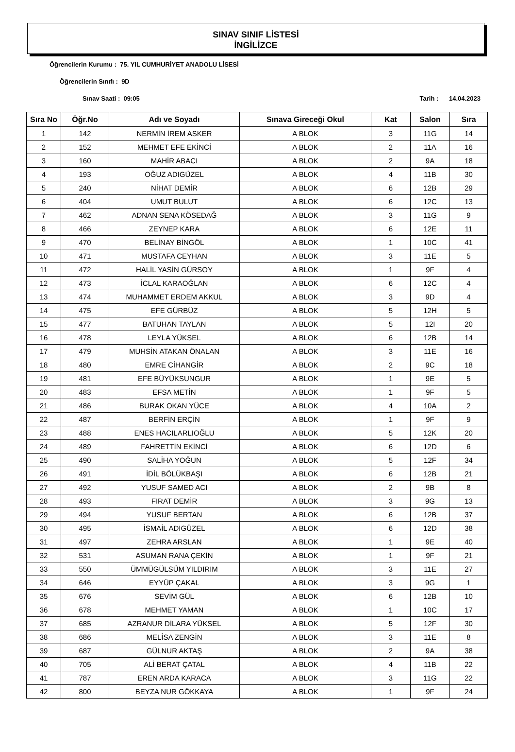SINAV SINIF LİSTESİ
İNGİLİZCE
Öğrencilerin Kurumu : 75. YIL CUMHURİYET ANADOLU LİSESİ
Öğrencilerin Sınıfı : 9D
Sınav Saati : 09:05 Tarih : 14.04.2023
| Sıra No | Öğr.No | Adı ve Soyadı | Sınava Gireceği Okul | Kat | Salon | Sıra |
| --- | --- | --- | --- | --- | --- | --- |
| 1 | 142 | NERMİN İREM ASKER | A BLOK | 3 | 11G | 14 |
| 2 | 152 | MEHMET EFE EKİNCİ | A BLOK | 2 | 11A | 16 |
| 3 | 160 | MAHİR ABACI | A BLOK | 2 | 9A | 18 |
| 4 | 193 | OĞUZ ADIGÜZEL | A BLOK | 4 | 11B | 30 |
| 5 | 240 | NİHAT DEMİR | A BLOK | 6 | 12B | 29 |
| 6 | 404 | UMUT BULUT | A BLOK | 6 | 12C | 13 |
| 7 | 462 | ADNAN SENA KÖSEDAĞ | A BLOK | 3 | 11G | 9 |
| 8 | 466 | ZEYNEP KARA | A BLOK | 6 | 12E | 11 |
| 9 | 470 | BELİNAY BİNGÖL | A BLOK | 1 | 10C | 41 |
| 10 | 471 | MUSTAFA CEYHAN | A BLOK | 3 | 11E | 5 |
| 11 | 472 | HALİL YASİN GÜRSOY | A BLOK | 1 | 9F | 4 |
| 12 | 473 | İCLAL KARAOĞLAN | A BLOK | 6 | 12C | 4 |
| 13 | 474 | MUHAMMET ERDEM AKKUL | A BLOK | 3 | 9D | 4 |
| 14 | 475 | EFE GÜRBÜZ | A BLOK | 5 | 12H | 5 |
| 15 | 477 | BATUHAN TAYLAN | A BLOK | 5 | 12I | 20 |
| 16 | 478 | LEYLA YÜKSEL | A BLOK | 6 | 12B | 14 |
| 17 | 479 | MUHSİN ATAKAN ÖNALAN | A BLOK | 3 | 11E | 16 |
| 18 | 480 | EMRE CİHANGİR | A BLOK | 2 | 9C | 18 |
| 19 | 481 | EFE BÜYÜKSUNGUR | A BLOK | 1 | 9E | 5 |
| 20 | 483 | EFSA METİN | A BLOK | 1 | 9F | 5 |
| 21 | 486 | BURAK OKAN YÜCE | A BLOK | 4 | 10A | 2 |
| 22 | 487 | BERFİN ERÇİN | A BLOK | 1 | 9F | 9 |
| 23 | 488 | ENES HACILARLIOĞLU | A BLOK | 5 | 12K | 20 |
| 24 | 489 | FAHRETTİN EKİNCİ | A BLOK | 6 | 12D | 6 |
| 25 | 490 | SALİHA YOĞUN | A BLOK | 5 | 12F | 34 |
| 26 | 491 | İDİL BÖLÜKBAŞI | A BLOK | 6 | 12B | 21 |
| 27 | 492 | YUSUF SAMED ACI | A BLOK | 2 | 9B | 8 |
| 28 | 493 | FIRAT DEMİR | A BLOK | 3 | 9G | 13 |
| 29 | 494 | YUSUF BERTAN | A BLOK | 6 | 12B | 37 |
| 30 | 495 | İSMAİL ADIGÜZEL | A BLOK | 6 | 12D | 38 |
| 31 | 497 | ZEHRA ARSLAN | A BLOK | 1 | 9E | 40 |
| 32 | 531 | ASUMAN RANA ÇEKİN | A BLOK | 1 | 9F | 21 |
| 33 | 550 | ÜMMÜGÜLSÜM YILDIRIM | A BLOK | 3 | 11E | 27 |
| 34 | 646 | EYYÜP ÇAKAL | A BLOK | 3 | 9G | 1 |
| 35 | 676 | SEVİM GÜL | A BLOK | 6 | 12B | 10 |
| 36 | 678 | MEHMET YAMAN | A BLOK | 1 | 10C | 17 |
| 37 | 685 | AZRANUR DİLARA YÜKSEL | A BLOK | 5 | 12F | 30 |
| 38 | 686 | MELİSA ZENGİN | A BLOK | 3 | 11E | 8 |
| 39 | 687 | GÜLNUR AKTAŞ | A BLOK | 2 | 9A | 38 |
| 40 | 705 | ALİ BERAT ÇATAL | A BLOK | 4 | 11B | 22 |
| 41 | 787 | EREN ARDA KARACA | A BLOK | 3 | 11G | 22 |
| 42 | 800 | BEYZA NUR GÖKKAYA | A BLOK | 1 | 9F | 24 |